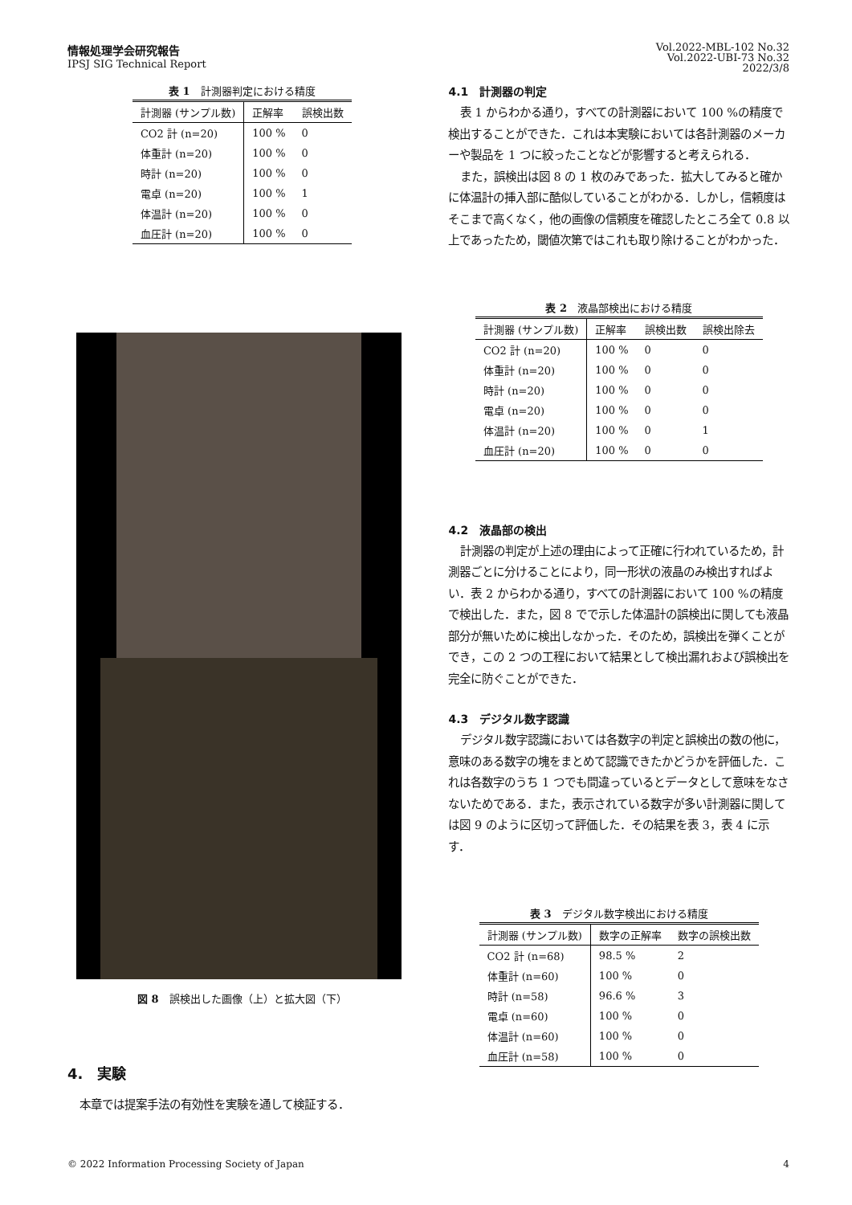情報処理学会研究報告
IPSJ SIG Technical Report
Vol.2022-MBL-102 No.32
Vol.2022-UBI-73 No.32
2022/3/8
表 1　計測器判定における精度
| 計測器 (サンプル数) | 正解率 | 誤検出数 |
| --- | --- | --- |
| CO2 計 (n=20) | 100 % | 0 |
| 体重計 (n=20) | 100 % | 0 |
| 時計 (n=20) | 100 % | 0 |
| 電卓 (n=20) | 100 % | 1 |
| 体温計 (n=20) | 100 % | 0 |
| 血圧計 (n=20) | 100 % | 0 |
図 8　誤検出した画像（上）と拡大図（下）
4.　実験
本章では提案手法の有効性を実験を通して検証する．
4.1　計測器の判定
表 1 からわかる通り，すべての計測器において 100 %の精度で検出することができた．これは本実験においては各計測器のメーカーや製品を 1 つに絞ったことなどが影響すると考えられる．
また，誤検出は図 8 の 1 枚のみであった．拡大してみると確かに体温計の挿入部に酷似していることがわかる．しかし，信頼度はそこまで高くなく，他の画像の信頼度を確認したところ全て 0.8 以上であったため，閾値次第ではこれも取り除けることがわかった．
表 2　液晶部検出における精度
| 計測器 (サンプル数) | 正解率 | 誤検出数 | 誤検出除去 |
| --- | --- | --- | --- |
| CO2 計 (n=20) | 100 % | 0 | 0 |
| 体重計 (n=20) | 100 % | 0 | 0 |
| 時計 (n=20) | 100 % | 0 | 0 |
| 電卓 (n=20) | 100 % | 0 | 0 |
| 体温計 (n=20) | 100 % | 0 | 1 |
| 血圧計 (n=20) | 100 % | 0 | 0 |
4.2　液晶部の検出
計測器の判定が上述の理由によって正確に行われているため，計測器ごとに分けることにより，同一形状の液晶のみ検出すればよい．表 2 からわかる通り，すべての計測器において 100 %の精度で検出した．また，図 8 でで示した体温計の誤検出に関しても液晶部分が無いために検出しなかった．そのため，誤検出を弾くことができ，この 2 つの工程において結果として検出漏れおよび誤検出を完全に防ぐことができた．
4.3　デジタル数字認識
デジタル数字認識においては各数字の判定と誤検出の数の他に，意味のある数字の塊をまとめて認識できたかどうかを評価した．これは各数字のうち 1 つでも間違っているとデータとして意味をなさないためである．また，表示されている数字が多い計測器に関しては図 9 のように区切って評価した．その結果を表 3，表 4 に示す．
表 3　デジタル数字検出における精度
| 計測器 (サンプル数) | 数字の正解率 | 数字の誤検出数 |
| --- | --- | --- |
| CO2 計 (n=68) | 98.5 % | 2 |
| 体重計 (n=60) | 100 % | 0 |
| 時計 (n=58) | 96.6 % | 3 |
| 電卓 (n=60) | 100 % | 0 |
| 体温計 (n=60) | 100 % | 0 |
| 血圧計 (n=58) | 100 % | 0 |
© 2022 Information Processing Society of Japan 4